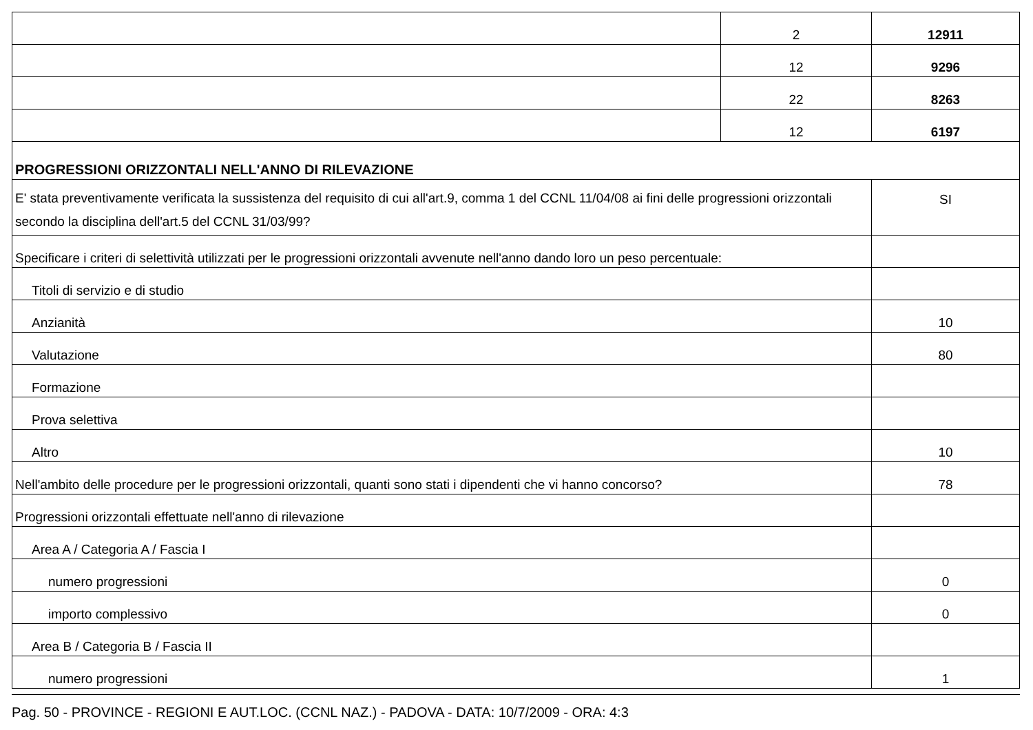| | 2 | 12911 |
| | 12 | 9296 |
| | 22 | 8263 |
| | 12 | 6197 |
| PROGRESSIONI ORIZZONTALI NELL'ANNO DI RILEVAZIONE | | |
| E' stata preventivamente verificata la sussistenza del requisito di cui all'art.9, comma 1 del CCNL 11/04/08 ai fini delle progressioni orizzontali secondo la disciplina dell'art.5 del CCNL 31/03/99? | | SI |
| Specificare i criteri di selettività utilizzati per le progressioni orizzontali avvenute nell'anno dando loro un peso percentuale: | | |
| Titoli di servizio e di studio | | |
| Anzianità | | 10 |
| Valutazione | | 80 |
| Formazione | | |
| Prova selettiva | | |
| Altro | | 10 |
| Nell'ambito delle procedure per le progressioni orizzontali, quanti sono stati i dipendenti che vi hanno concorso? | | 78 |
| Progressioni orizzontali effettuate nell'anno di rilevazione | | |
| Area A / Categoria A / Fascia I | | |
| numero progressioni | | 0 |
| importo complessivo | | 0 |
| Area B / Categoria B / Fascia II | | |
| numero progressioni | | 1 |
Pag. 50 - PROVINCE - REGIONI E AUT.LOC. (CCNL NAZ.) - PADOVA - DATA: 10/7/2009 - ORA: 4:3